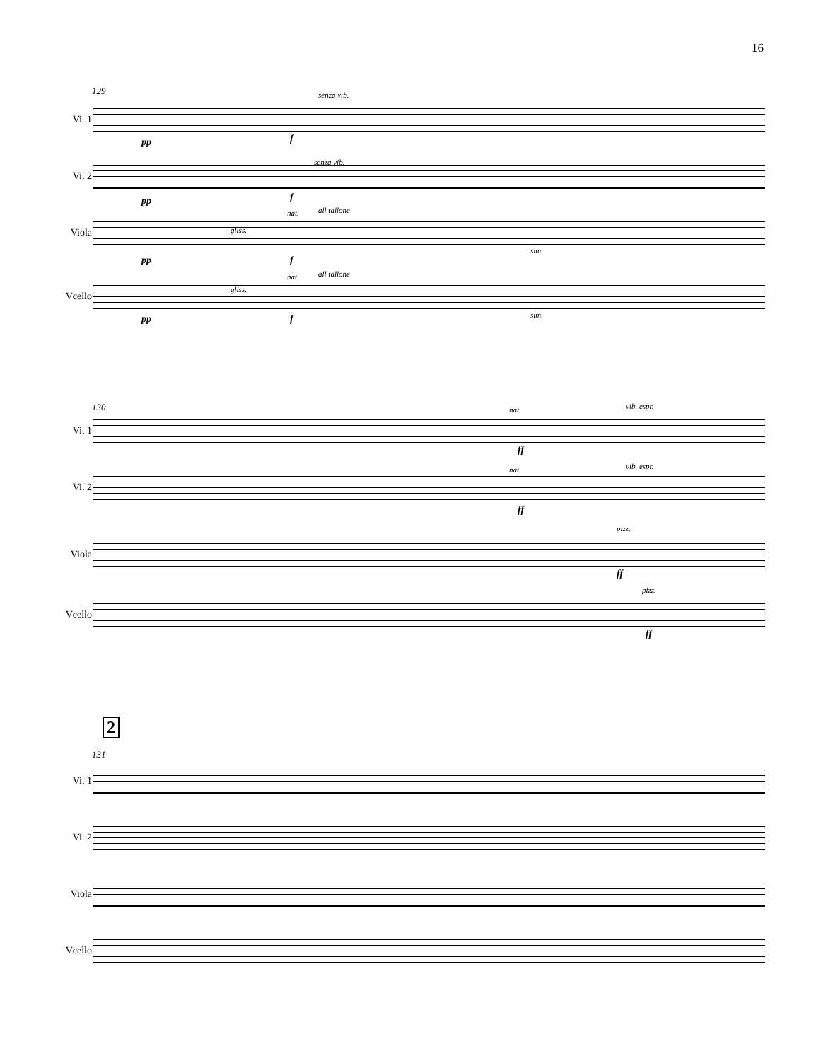16
129
Vi. 1
senza vib.
pp f
Vi. 2
senza vib.
pp f
Viola
nat. all tallone
gliss.
sim.
pp f
Vcello
nat. all tallone
gliss.
sim. pp f
130
Vi. 1
nat. vib. espr.
ff
Vi. 2
nat. vib. espr.
ff
Viola
pizz.
ff
Vcello
pizz.
ff
2
131
Vi. 1
Vi. 2
Viola
Vcello